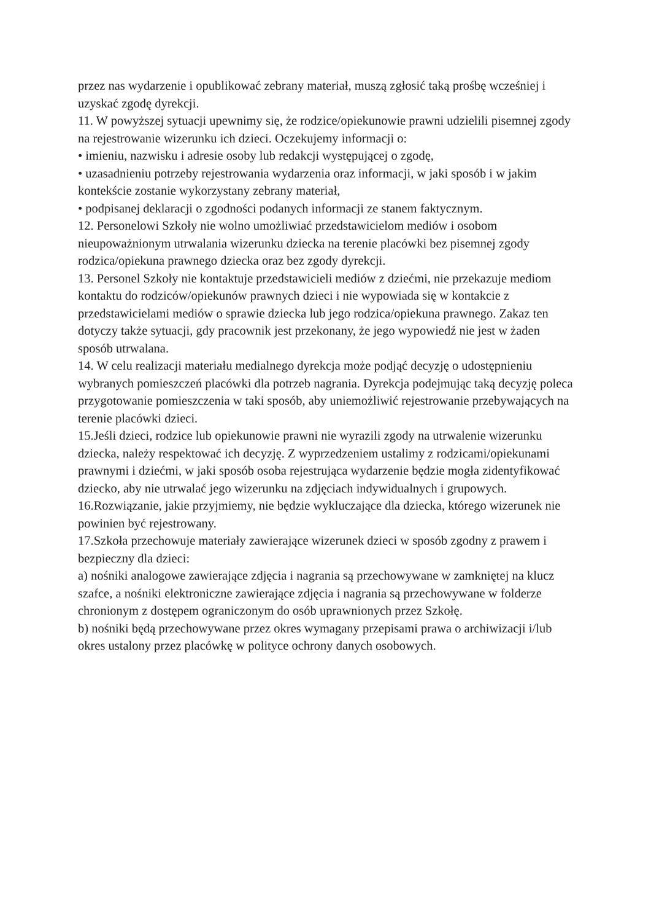przez nas wydarzenie i opublikować zebrany materiał, muszą zgłosić taką prośbę wcześniej i uzyskać zgodę dyrekcji.
11. W powyższej sytuacji upewnimy się, że rodzice/opiekunowie prawni udzielili pisemnej zgody na rejestrowanie wizerunku ich dzieci. Oczekujemy informacji o:
• imieniu, nazwisku i adresie osoby lub redakcji występującej o zgodę,
• uzasadnieniu potrzeby rejestrowania wydarzenia oraz informacji, w jaki sposób i w jakim kontekście zostanie wykorzystany zebrany materiał,
• podpisanej deklaracji o zgodności podanych informacji ze stanem faktycznym.
12. Personelowi Szkoły nie wolno umożliwiać przedstawicielom mediów i osobom nieupoważnionym utrwalania wizerunku dziecka na terenie placówki bez pisemnej zgody rodzica/opiekuna prawnego dziecka oraz bez zgody dyrekcji.
13. Personel Szkoły nie kontaktuje przedstawicieli mediów z dziećmi, nie przekazuje mediom kontaktu do rodziców/opiekunów prawnych dzieci i nie wypowiada się w kontakcie z przedstawicielami mediów o sprawie dziecka lub jego rodzica/opiekuna prawnego. Zakaz ten dotyczy także sytuacji, gdy pracownik jest przekonany, że jego wypowiedź nie jest w żaden sposób utrwalana.
14. W celu realizacji materiału medialnego dyrekcja może podjąć decyzję o udostępnieniu wybranych pomieszczeń placówki dla potrzeb nagrania. Dyrekcja podejmując taką decyzję poleca przygotowanie pomieszczenia w taki sposób, aby uniemożliwić rejestrowanie przebywających na terenie placówki dzieci.
15.Jeśli dzieci, rodzice lub opiekunowie prawni nie wyrazili zgody na utrwalenie wizerunku dziecka, należy respektować ich decyzję. Z wyprzedzeniem ustalimy z rodzicami/opiekunami prawnymi i dziećmi, w jaki sposób osoba rejestrująca wydarzenie będzie mogła zidentyfikować dziecko, aby nie utrwalać jego wizerunku na zdjęciach indywidualnych i grupowych.
16.Rozwiązanie, jakie przyjmiemy, nie będzie wykluczające dla dziecka, którego wizerunek nie powinien być rejestrowany.
17.Szkoła przechowuje materiały zawierające wizerunek dzieci w sposób zgodny z prawem i bezpieczny dla dzieci:
a) nośniki analogowe zawierające zdjęcia i nagrania są przechowywane w zamkniętej na klucz szafce, a nośniki elektroniczne zawierające zdjęcia i nagrania są przechowywane w folderze chronionym z dostępem ograniczonym do osób uprawnionych przez Szkołę.
b) nośniki będą przechowywane przez okres wymagany przepisami prawa o archiwizacji i/lub okres ustalony przez placówkę w polityce ochrony danych osobowych.